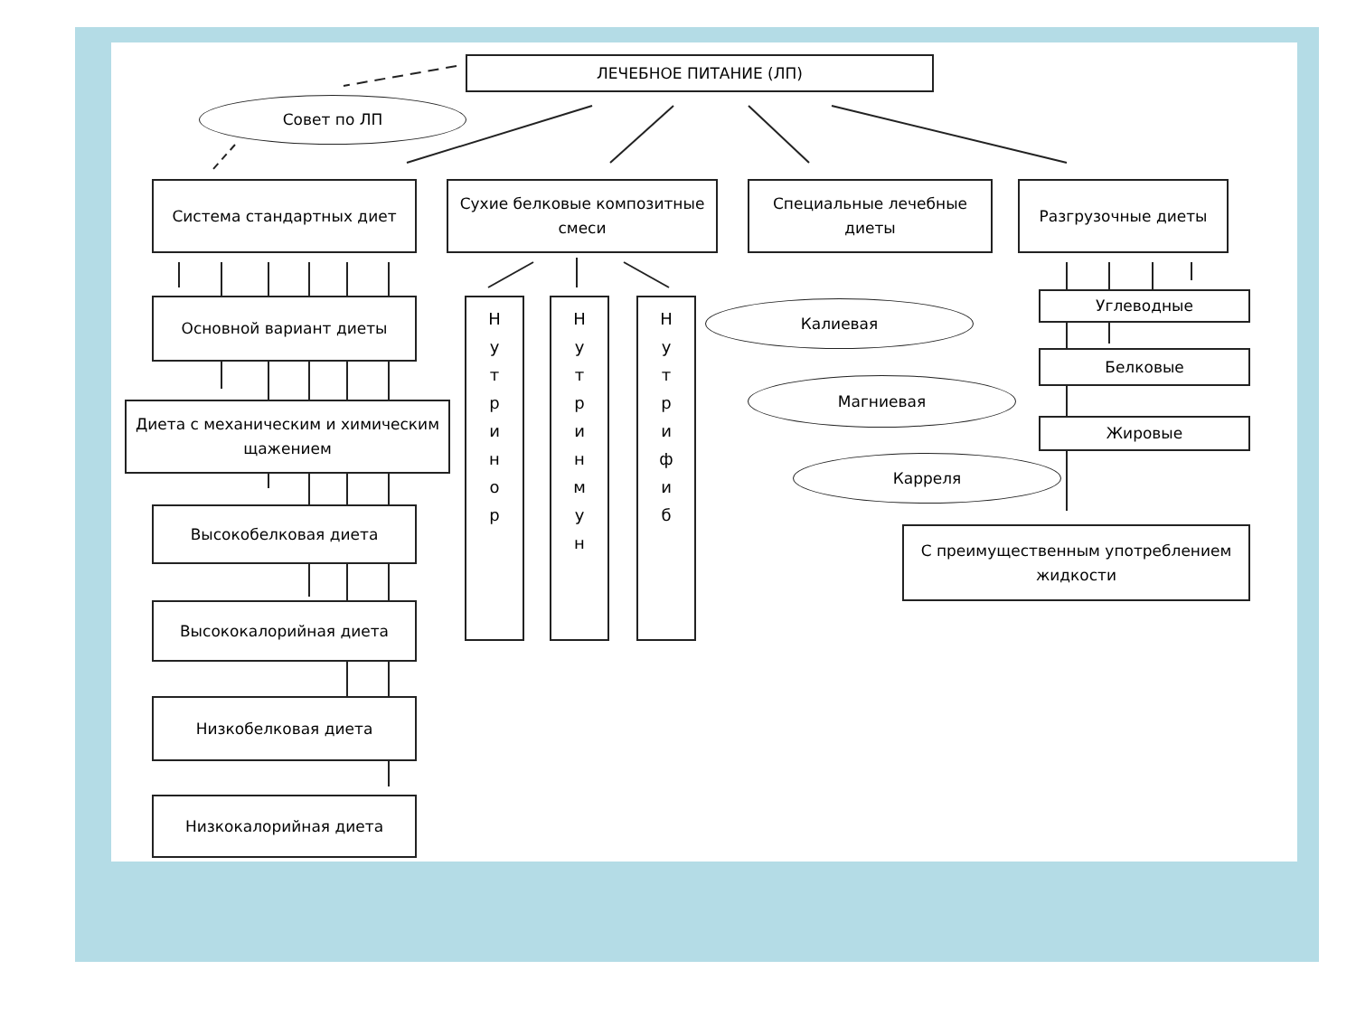ЛЕЧЕБНОЕ ПИТАНИЕ (ЛП)
Совет по ЛП
Система стандартных диет
Сухие белковые композитные смеси
Специальные лечебные диеты Разгрузочные диеты
Основной вариант диеты
Диета с механическим и химическим щажением
Высокобелковая диета
Высококалорийная диета
Низкобелковая диета
Низкокалорийная диета
Н
у
т
р
и
н
о
р
Н
у
т
р
и
н
м
у
н
Н
у
т
р
и
ф
и
б
Калиевая
Магниевая
Карреля
Углеводные
Белковые
Жировые
С преимущественным употреблением жидкости